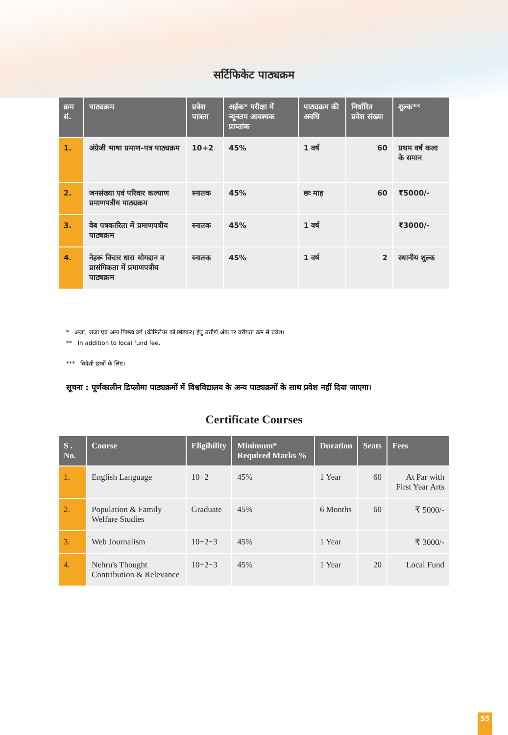सर्टिफिकेट पाठ्यक्रम
| क्रम सं. | पाठ्यक्रम | प्रवेश पात्रता | अर्हक* परीक्षा में न्यूनतम आवश्यक प्राप्तांक | पाठ्यक्रम की अवधि | निर्धारित प्रवेश संख्या | शुल्क** |
| --- | --- | --- | --- | --- | --- | --- |
| 1. | अंग्रेजी भाषा प्रमाण-पत्र पाठ्यक्रम | 10+2 | 45% | 1 वर्ष | 60 | प्रथम वर्ष कला के समान |
| 2. | जनसंख्या एवं परिवार कल्याण प्रमाणपत्रीय पाठ्यक्रम | स्नातक | 45% | छः माह | 60 | ₹5000/- |
| 3. | वेब पत्रकारिता में प्रमाणपत्रीय पाठ्यक्रम | स्नातक | 45% | 1 वर्ष | | ₹3000/- |
| 4. | नेहरू विचार धारा योगदान व प्रासंगिकता में प्रमाणपत्रीय पाठ्यक्रम | स्नातक | 45% | 1 वर्ष | 2 | स्थानीय शुल्क |
* अजा, जजा एवं अन्य पिछड़ा वर्ग (क्रीमिलेयर को छोड़कर) हेतु उत्तीर्ण अंक पर वरीयता क्रम से प्रवेश।
** In addition to local fund fee.
*** विदेशी छात्रों के लिए।
सूचना : पूर्णकालीन डिप्लोमा पाठ्यक्रमों में विश्वविद्यालय के अन्य पाठ्यक्रमों के साथ प्रवेश नहीं दिया जाएगा।
Certificate Courses
| S . No. | Course | Eligibility | Minimum* Required Marks % | Duration | Seats | Fees |
| --- | --- | --- | --- | --- | --- | --- |
| 1. | English Language | 10+2 | 45% | 1 Year | 60 | At Par with First Year Arts |
| 2. | Population & Family Welfare Studies | Graduate | 45% | 6 Months | 60 | ₹ 5000/- |
| 3. | Web Journalism | 10+2+3 | 45% | 1 Year | | ₹ 3000/- |
| 4. | Nehru's Thought Contribution & Relevance | 10+2+3 | 45% | 1 Year | 20 | Local Fund |
55